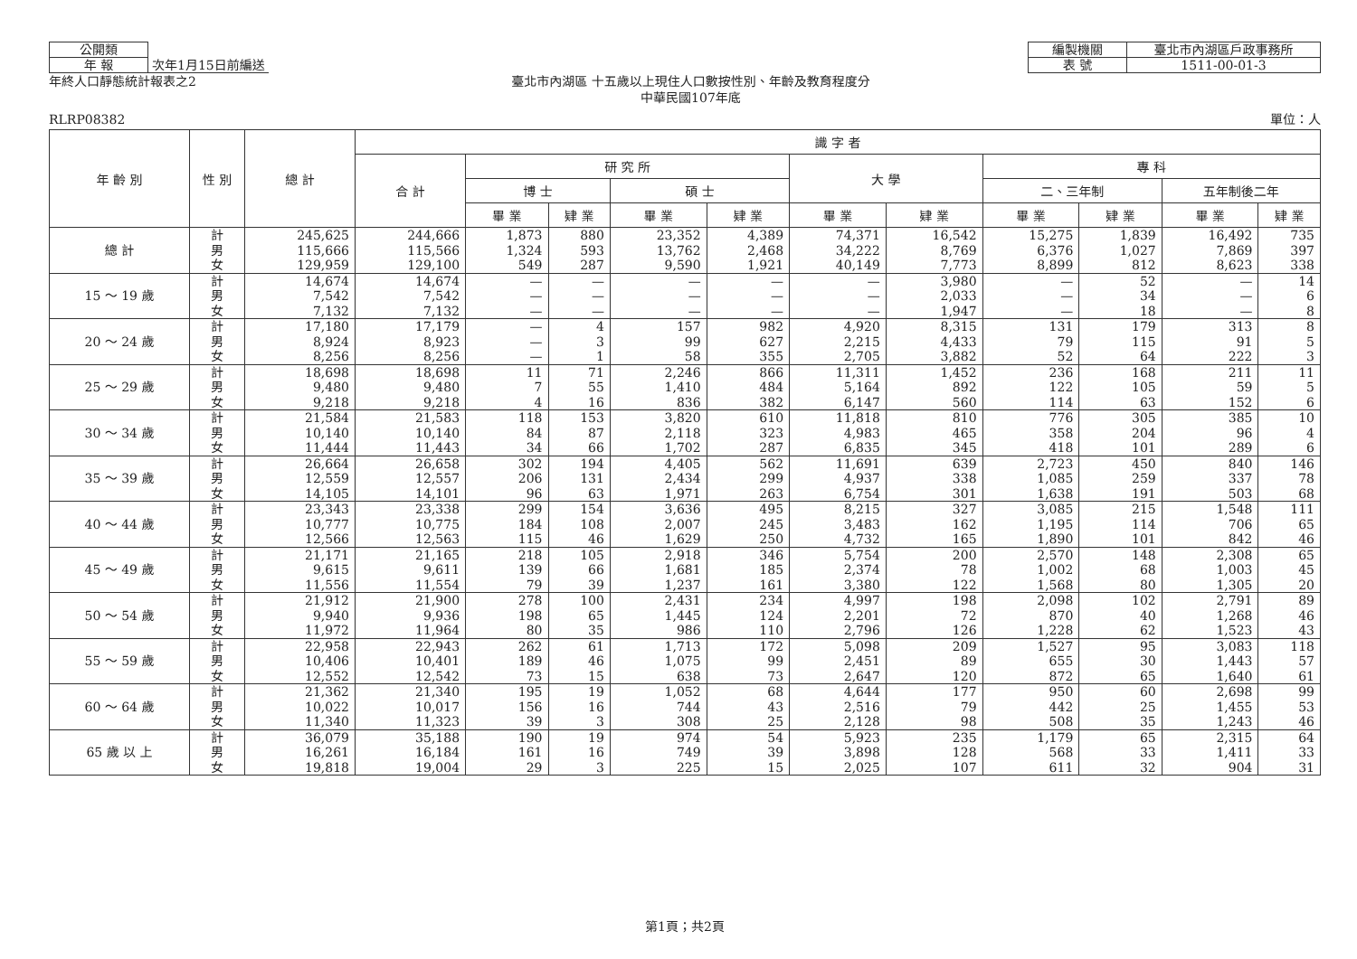| 公開類 | |
| 年 報 | 次年1月15日前編送 |
| 編製機關 | 臺北市內湖區戶政事務所 |
| 表 號 | 1511-00-01-3 |
年終人口靜態統計報表之2 臺北市內湖區 十五歲以上現住人口數按性別、年齡及教育程度分
中華民國107年底
RLRP08382 單位：人
| 年 齡 別 | 性 別 | 總 計 | 識 字 者 | | | | | | | | | | |
| --- | --- | --- | --- | --- | --- | --- | --- | --- | --- | --- | --- | --- | --- |
| | | | 合 計 | 研 究 所 | | | | 大 學 | | 專 科 | | | |
| | | | | 博 士 | | 碩 士 | | | | 二、三年制 | | 五年制後二年 | |
| | | | | 畢 業 | 肄 業 | 畢 業 | 肄 業 | 畢 業 | 肄 業 | 畢 業 | 肄 業 | 畢 業 | 肄 業 |
| 總 計 | 計 | 245,625 | 244,666 | 1,873 | 880 | 23,352 | 4,389 | 74,371 | 16,542 | 15,275 | 1,839 | 16,492 | 735 |
| | 男 | 115,666 | 115,566 | 1,324 | 593 | 13,762 | 2,468 | 34,222 | 8,769 | 6,376 | 1,027 | 7,869 | 397 |
| | 女 | 129,959 | 129,100 | 549 | 287 | 9,590 | 1,921 | 40,149 | 7,773 | 8,899 | 812 | 8,623 | 338 |
| 15 ～ 19 歲 | 計 | 14,674 | 14,674 | — | — | — | — | — | 3,980 | — | 52 | — | 14 |
| | 男 | 7,542 | 7,542 | — | — | — | — | — | 2,033 | — | 34 | — | 6 |
| | 女 | 7,132 | 7,132 | — | — | — | — | — | 1,947 | — | 18 | — | 8 |
| 20 ～ 24 歲 | 計 | 17,180 | 17,179 | — | 4 | 157 | 982 | 4,920 | 8,315 | 131 | 179 | 313 | 8 |
| | 男 | 8,924 | 8,923 | — | 3 | 99 | 627 | 2,215 | 4,433 | 79 | 115 | 91 | 5 |
| | 女 | 8,256 | 8,256 | — | 1 | 58 | 355 | 2,705 | 3,882 | 52 | 64 | 222 | 3 |
| 25 ～ 29 歲 | 計 | 18,698 | 18,698 | 11 | 71 | 2,246 | 866 | 11,311 | 1,452 | 236 | 168 | 211 | 11 |
| | 男 | 9,480 | 9,480 | 7 | 55 | 1,410 | 484 | 5,164 | 892 | 122 | 105 | 59 | 5 |
| | 女 | 9,218 | 9,218 | 4 | 16 | 836 | 382 | 6,147 | 560 | 114 | 63 | 152 | 6 |
| 30 ～ 34 歲 | 計 | 21,584 | 21,583 | 118 | 153 | 3,820 | 610 | 11,818 | 810 | 776 | 305 | 385 | 10 |
| | 男 | 10,140 | 10,140 | 84 | 87 | 2,118 | 323 | 4,983 | 465 | 358 | 204 | 96 | 4 |
| | 女 | 11,444 | 11,443 | 34 | 66 | 1,702 | 287 | 6,835 | 345 | 418 | 101 | 289 | 6 |
| 35 ～ 39 歲 | 計 | 26,664 | 26,658 | 302 | 194 | 4,405 | 562 | 11,691 | 639 | 2,723 | 450 | 840 | 146 |
| | 男 | 12,559 | 12,557 | 206 | 131 | 2,434 | 299 | 4,937 | 338 | 1,085 | 259 | 337 | 78 |
| | 女 | 14,105 | 14,101 | 96 | 63 | 1,971 | 263 | 6,754 | 301 | 1,638 | 191 | 503 | 68 |
| 40 ～ 44 歲 | 計 | 23,343 | 23,338 | 299 | 154 | 3,636 | 495 | 8,215 | 327 | 3,085 | 215 | 1,548 | 111 |
| | 男 | 10,777 | 10,775 | 184 | 108 | 2,007 | 245 | 3,483 | 162 | 1,195 | 114 | 706 | 65 |
| | 女 | 12,566 | 12,563 | 115 | 46 | 1,629 | 250 | 4,732 | 165 | 1,890 | 101 | 842 | 46 |
| 45 ～ 49 歲 | 計 | 21,171 | 21,165 | 218 | 105 | 2,918 | 346 | 5,754 | 200 | 2,570 | 148 | 2,308 | 65 |
| | 男 | 9,615 | 9,611 | 139 | 66 | 1,681 | 185 | 2,374 | 78 | 1,002 | 68 | 1,003 | 45 |
| | 女 | 11,556 | 11,554 | 79 | 39 | 1,237 | 161 | 3,380 | 122 | 1,568 | 80 | 1,305 | 20 |
| 50 ～ 54 歲 | 計 | 21,912 | 21,900 | 278 | 100 | 2,431 | 234 | 4,997 | 198 | 2,098 | 102 | 2,791 | 89 |
| | 男 | 9,940 | 9,936 | 198 | 65 | 1,445 | 124 | 2,201 | 72 | 870 | 40 | 1,268 | 46 |
| | 女 | 11,972 | 11,964 | 80 | 35 | 986 | 110 | 2,796 | 126 | 1,228 | 62 | 1,523 | 43 |
| 55 ～ 59 歲 | 計 | 22,958 | 22,943 | 262 | 61 | 1,713 | 172 | 5,098 | 209 | 1,527 | 95 | 3,083 | 118 |
| | 男 | 10,406 | 10,401 | 189 | 46 | 1,075 | 99 | 2,451 | 89 | 655 | 30 | 1,443 | 57 |
| | 女 | 12,552 | 12,542 | 73 | 15 | 638 | 73 | 2,647 | 120 | 872 | 65 | 1,640 | 61 |
| 60 ～ 64 歲 | 計 | 21,362 | 21,340 | 195 | 19 | 1,052 | 68 | 4,644 | 177 | 950 | 60 | 2,698 | 99 |
| | 男 | 10,022 | 10,017 | 156 | 16 | 744 | 43 | 2,516 | 79 | 442 | 25 | 1,455 | 53 |
| | 女 | 11,340 | 11,323 | 39 | 3 | 308 | 25 | 2,128 | 98 | 508 | 35 | 1,243 | 46 |
| 65 歲 以 上 | 計 | 36,079 | 35,188 | 190 | 19 | 974 | 54 | 5,923 | 235 | 1,179 | 65 | 2,315 | 64 |
| | 男 | 16,261 | 16,184 | 161 | 16 | 749 | 39 | 3,898 | 128 | 568 | 33 | 1,411 | 33 |
| | 女 | 19,818 | 19,004 | 29 | 3 | 225 | 15 | 2,025 | 107 | 611 | 32 | 904 | 31 |
第1頁；共2頁